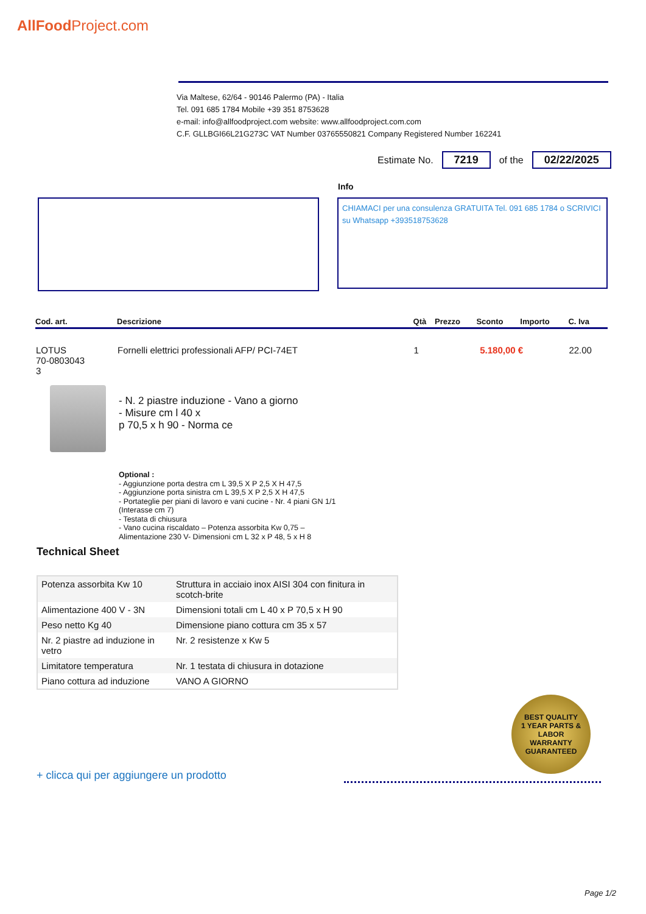AllFoodProject.com
Via Maltese, 62/64 - 90146 Palermo (PA) - Italia
Tel. 091 685 1784 Mobile +39 351 8753628
e-mail: info@allfoodproject.com website: www.allfoodproject.com.com
C.F. GLLBGI66L21G273C VAT Number 03765550821 Company Registered Number 162241
Estimate No. 7219 of the 02/22/2025
Info
CHIAMACI per una consulenza GRATUITA Tel. 091 685 1784 o SCRIVICI su Whatsapp +393518753628
| Cod. art. | Descrizione | Qtà | Prezzo | Sconto | Importo | C. Iva |
| --- | --- | --- | --- | --- | --- | --- |
| LOTUS 70-0803043 3 | Fornelli elettrici professionali AFP/ PCI-74ET | 1 | 5.180,00 € | | | 22.00 |
- N. 2 piastre induzione - Vano a giorno
- Misure cm l 40 x
p 70,5 x h 90 - Norma ce
Optional :
- Aggiunzione porta destra cm L 39,5 X P 2,5 X H 47,5
- Aggiunzione porta sinistra cm L 39,5 X P 2,5 X H 47,5
- Portateglie per piani di lavoro e vani cucine - Nr. 4 piani GN 1/1
(Interasse cm 7)
- Testata di chiusura
- Vano cucina riscaldato – Potenza assorbita Kw 0,75 –
Alimentazione 230 V- Dimensioni cm L 32 x P 48, 5 x H 8
Technical Sheet
| Potenza assorbita Kw 10 | Struttura in acciaio inox AISI 304 con finitura in scotch-brite |
| Alimentazione 400 V - 3N | Dimensioni totali cm L 40 x P 70,5 x H 90 |
| Peso netto Kg 40 | Dimensione piano cottura cm 35 x 57 |
| Nr. 2 piastre ad induzione in vetro | Nr. 2 resistenze x Kw 5 |
| Limitatore temperatura | Nr. 1 testata di chiusura in dotazione |
| Piano cottura ad induzione | VANO A GIORNO |
BEST QUALITY
1 YEAR PARTS & LABOR
WARRANTY
GUARANTEED
+ clicca qui per aggiungere un prodotto
Page 1/2